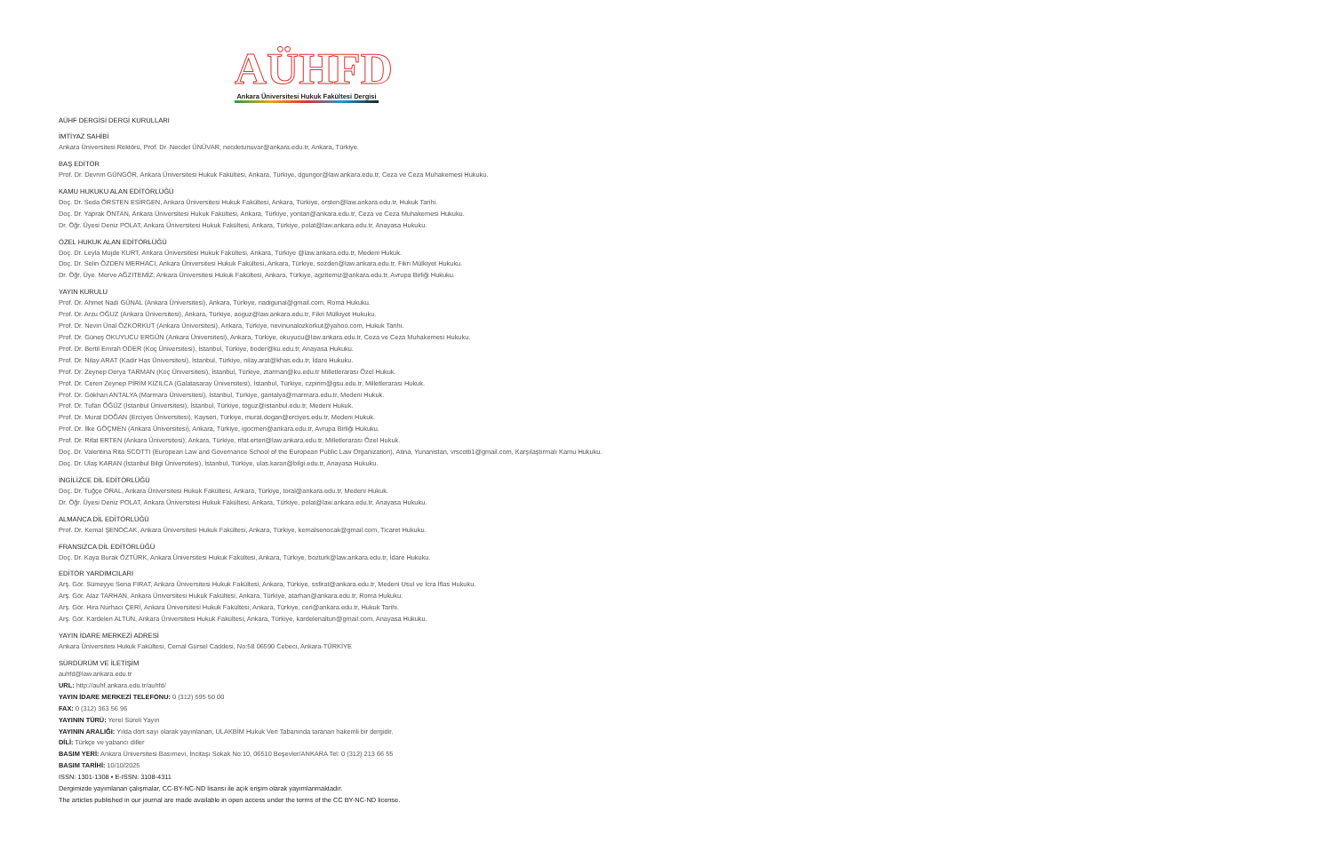AÜHFD
Ankara Üniversitesi Hukuk Fakültesi Dergisi
AÜHF DERGİSİ DERGİ KURULLARI
İMTİYAZ SAHİBİ
Ankara Üniversitesi Rektörü, Prof. Dr. Necdet ÜNÜVAR, necdetunuvar@ankara.edu.tr, Ankara, Türkiye.
BAŞ EDİTÖR
Prof. Dr. Devrim GÜNGÖR, Ankara Üniversitesi Hukuk Fakültesi, Ankara, Türkiye, dgungor@law.ankara.edu.tr, Ceza ve Ceza Muhakemesi Hukuku.
KAMU HUKUKU ALAN EDİTÖRLÜĞÜ
Doç. Dr. Seda ÖRSTEN ESİRGEN, Ankara Üniversitesi Hukuk Fakültesi, Ankara, Türkiye, orsten@law.ankara.edu.tr, Hukuk Tarihi.
Doç. Dr. Yaprak ÖNTAN, Ankara Üniversitesi Hukuk Fakültesi, Ankara, Türkiye, yontan@ankara.edu.tr, Ceza ve Ceza Muhakemesi Hukuku.
Dr. Öğr. Üyesi Deniz POLAT, Ankara Üniversitesi Hukuk Fakültesi, Ankara, Türkiye, polat@law.ankara.edu.tr, Anayasa Hukuku.
ÖZEL HUKUK ALAN EDİTÖRLÜĞÜ
Doç. Dr. Leyla Müjde KURT, Ankara Üniversitesi Hukuk Fakültesi, Ankara, Türkiye @law.ankara.edu.tr, Medeni Hukuk.
Doç. Dr. Selin ÖZDEN MERHACI, Ankara Üniversitesi Hukuk Fakültesi, Ankara, Türkiye, sozden@law.ankara.edu.tr, Fikri Mülkiyet Hukuku.
Dr. Öğr. Üye. Merve AĞZITEMİZ, Ankara Üniversitesi Hukuk Fakültesi, Ankara, Türkiye, agzitemiz@ankara.edu.tr, Avrupa Birliği Hukuku.
YAYIN KURULU
Prof. Dr. Ahmet Nadi GÜNAL (Ankara Üniversitesi), Ankara, Türkiye, nadigunal@gmail.com, Roma Hukuku.
Prof. Dr. Arzu OĞUZ (Ankara Üniversitesi), Ankara, Türkiye, aoguz@law.ankara.edu.tr, Fikri Mülkiyet Hukuku.
Prof. Dr. Nevin Ünal ÖZKORKUT (Ankara Üniversitesi), Ankara, Türkiye, nevinunalozkorkut@yahoo.com, Hukuk Tarihi.
Prof. Dr. Güneş OKUYUCU ERGÜN (Ankara Üniversitesi), Ankara, Türkiye, okuyucu@law.ankara.edu.tr, Ceza ve Ceza Muhakemesi Hukuku.
Prof. Dr. Bertil Emrah ODER (Koç Üniversitesi), İstanbul, Türkiye, boder@ku.edu.tr, Anayasa Hukuku.
Prof. Dr. Nilay ARAT (Kadir Has Üniversitesi), İstanbul, Türkiye, nilay.arat@khas.edu.tr, İdare Hukuku.
Prof. Dr. Zeynep Derya TARMAN (Koç Üniversitesi), İstanbul, Türkiye, ztarman@ku.edu.tr Milletlerarası Özel Hukuk.
Prof. Dr. Ceren Zeynep PİRİM KIZILCA (Galatasaray Üniversitesi), İstanbul, Türkiye, czpirim@gsu.edu.tr, Milletlerarası Hukuk.
Prof. Dr. Gökhan ANTALYA (Marmara Üniversitesi), İstanbul, Türkiye, gantalya@marmara.edu.tr, Medeni Hukuk.
Prof. Dr. Tufan ÖĞÜZ (İstanbul Üniversitesi), İstanbul, Türkiye, toguz@istanbul.edu.tr, Medeni Hukuk.
Prof. Dr. Murat DOĞAN (Erciyes Üniversitesi), Kayseri, Türkiye, murat.dogan@erciyes.edu.tr, Medeni Hukuk.
Prof. Dr. İlke GÖÇMEN (Ankara Üniversitesi), Ankara, Türkiye, igocmen@ankara.edu.tr, Avrupa Birliği Hukuku.
Prof. Dr. Rifat ERTEN (Ankara Üniversitesi), Ankara, Türkiye, rifat.erten@law.ankara.edu.tr, Milletlerarası Özel Hukuk.
Doç. Dr. Valentina Rita SCOTTI (European Law and Governance School of the European Public Law Organization), Atina, Yunanistan, vrscotti1@gmail.com, Karşılaştırmalı Kamu Hukuku.
Doç. Dr. Ulaş KARAN (İstanbul Bilgi Üniversitesi), İstanbul, Türkiye, ulas.karan@bilgi.edu.tr, Anayasa Hukuku.
İNGİLİZCE DİL EDİTÖRLÜĞÜ
Doç. Dr. Tuğçe ORAL, Ankara Üniversitesi Hukuk Fakültesi, Ankara, Türkiye, toral@ankara.edu.tr, Medeni Hukuk.
Dr. Öğr. Üyesi Deniz POLAT, Ankara Üniversitesi Hukuk Fakültesi, Ankara, Türkiye, polat@law.ankara.edu.tr, Anayasa Hukuku.
ALMANCA DİL EDİTÖRLÜĞÜ
Prof. Dr. Kemal ŞENOCAK, Ankara Üniversitesi Hukuk Fakültesi, Ankara, Türkiye, kemalsenocak@gmail.com, Ticaret Hukuku.
FRANSIZCA DİL EDİTÖRLÜĞÜ
Doç. Dr. Kaya Burak ÖZTÜRK, Ankara Üniversitesi Hukuk Fakültesi, Ankara, Türkiye, bozturk@law.ankara.edu.tr, İdare Hukuku.
EDİTÖR YARDIMCILARI
Arş. Gör. Sümeyye Sena FIRAT, Ankara Üniversitesi Hukuk Fakültesi, Ankara, Türkiye, ssfirat@ankara.edu.tr, Medeni Usul ve İcra İflas Hukuku.
Arş. Gör. Alaz TARHAN, Ankara Üniversitesi Hukuk Fakültesi, Ankara, Türkiye, atarhan@ankara.edu.tr, Roma Hukuku.
Arş. Gör. Hira Nurhacı ÇERİ, Ankara Üniversitesi Hukuk Fakültesi, Ankara, Türkiye, ceri@ankara.edu.tr, Hukuk Tarihi.
Arş. Gör. Kardelen ALTUN, Ankara Üniversitesi Hukuk Fakültesi, Ankara, Türkiye, kardelenaltun@gmail.com, Anayasa Hukuku.
YAYIN İDARE MERKEZİ ADRESİ
Ankara Üniversitesi Hukuk Fakültesi, Cemal Gürsel Caddesi, No:58 06590 Cebeci, Ankara-TÜRKİYE
SÜRDÜRÜM VE İLETİŞİM
auhfd@law.ankara.edu.tr
URL: http://auhf.ankara.edu.tr/auhfd/
YAYIN İDARE MERKEZİ TELEFONU: 0 (312) 595 50 00
FAX: 0 (312) 363 56 96
YAYININ TÜRÜ: Yerel Süreli Yayın
YAYININ ARALIĞI: Yılda dört sayı olarak yayınlanan, ULAKBİM Hukuk Veri Tabanında taranan hakemli bir dergidir.
DİLİ: Türkçe ve yabancı diller
BASIM YERİ: Ankara Üniversitesi Basımevi, İncitaşı Sokak No:10, 06510 Beşevler/ANKARA Tel: 0 (312) 213 66 55
BASIM TARİHİ: 10/10/2025
ISSN: 1301-1308 • E-ISSN: 3108-4311
Dergimizde yayımlanan çalışmalar, CC-BY-NC-ND lisansı ile açık erişim olarak yayımlanmaktadır.
The articles published in our journal are made available in open access under the terms of the CC BY-NC-ND license.